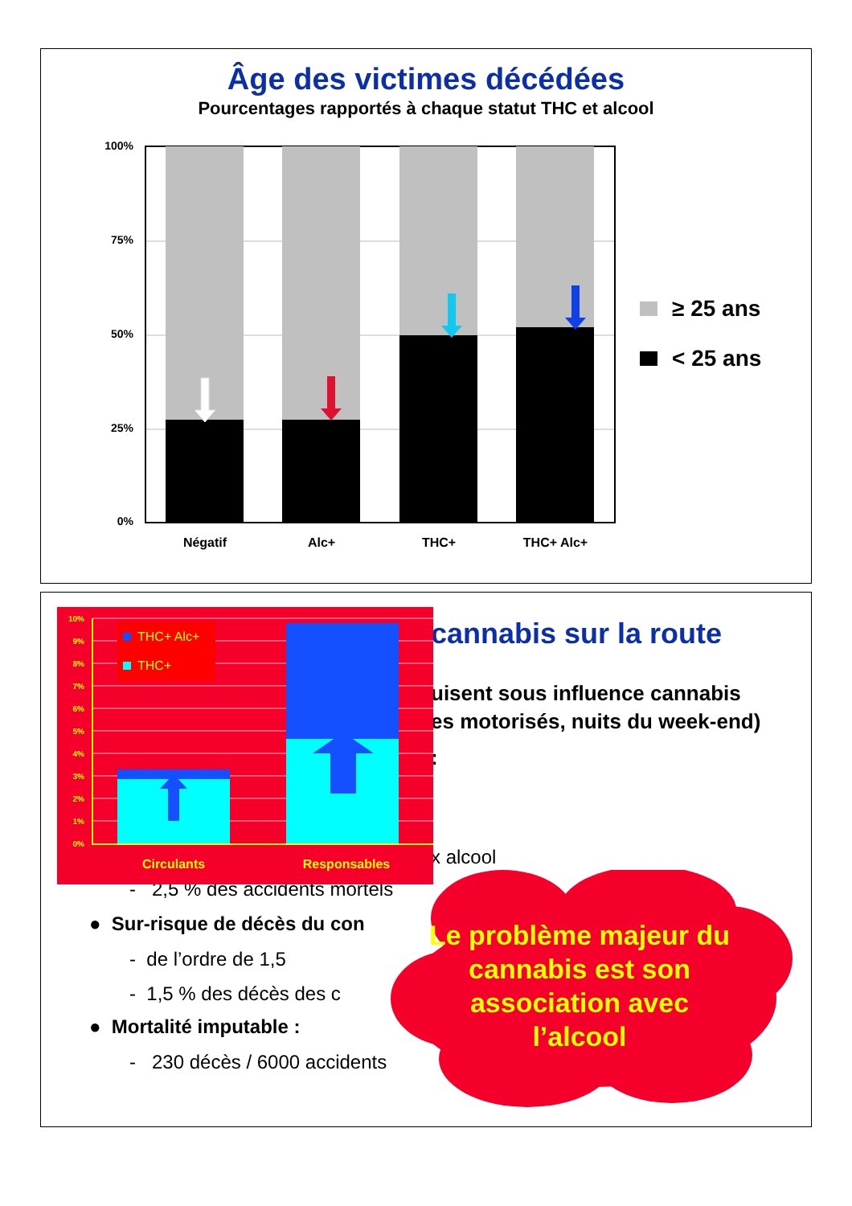Âge des victimes décédées
Pourcentages rapportés à chaque statut THC et alcool
100%
75%
50%
25%
0%
Négatif
Alc+
THC+
THC+ Alc+
≥ 25 ans
< 25 ans
cannabis sur la route
uisent sous influence cannabis
es motorisés, nuits du week-end)
:
x alcool
- 2,5 % des accidents mortels
● Sur-risque de décès du con
- de l’ordre de 1,5
- 1,5 % des décès des c
● Mortalité imputable :
- 230 décès / 6000 accidents
10%
9%
8%
7%
6%
5%
4%
3%
2%
1%
0%
THC+ Alc+
THC+
Circulants
Responsables
Le problème majeur du cannabis est son association avec l’alcool